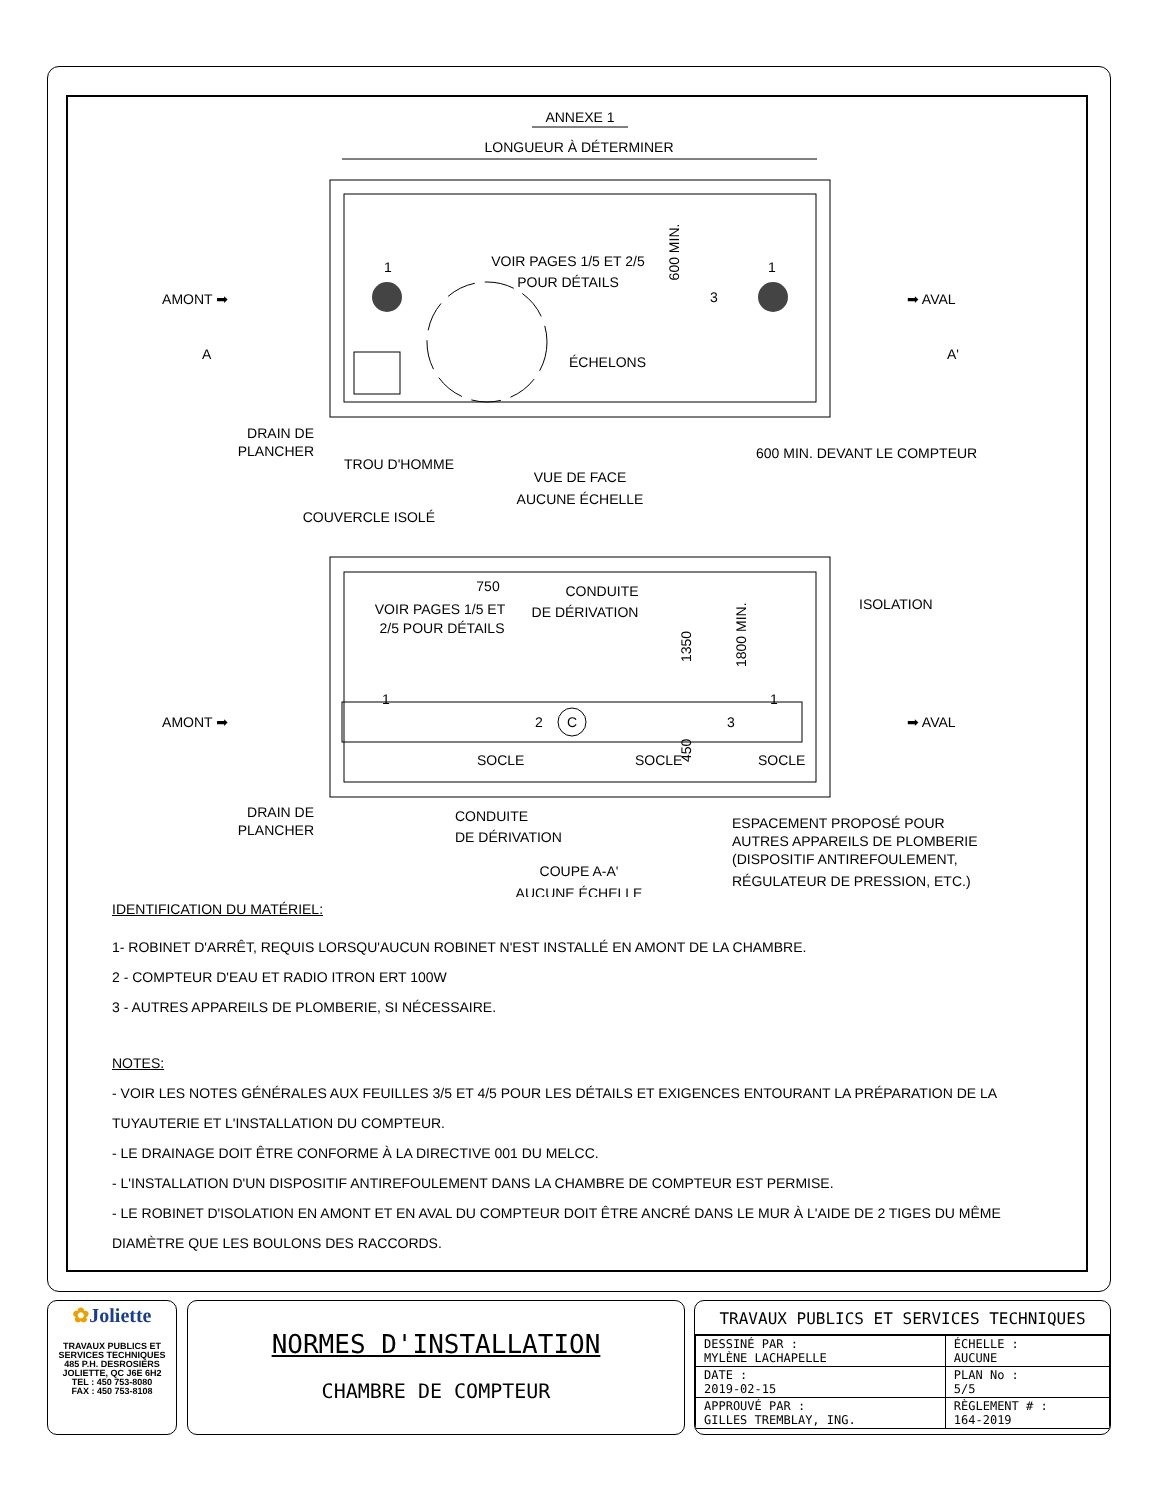ANNEXE 1
LONGUEUR À DÉTERMINER
600 MIN.
VOIR PAGES 1/5 ET 2/5
POUR DÉTAILS
AMONT ➡
➡ AVAL
3
1
1
A
A'
ÉCHELONS
DRAIN DE
PLANCHER
TROU D'HOMME
600 MIN. DEVANT LE COMPTEUR
VUE DE FACE
AUCUNE ÉCHELLE
COUVERCLE ISOLÉ
750
CONDUITE
DE DÉRIVATION
VOIR PAGES 1/5 ET
2/5 POUR DÉTAILS
ISOLATION
1350
1800 MIN.
AMONT ➡
➡ AVAL
1
1
2
C
3
450
SOCLE
SOCLE
SOCLE
DRAIN DE
PLANCHER
CONDUITE
DE DÉRIVATION
ESPACEMENT PROPOSÉ POUR
AUTRES APPAREILS DE PLOMBERIE
(DISPOSITIF ANTIREFOULEMENT,
RÉGULATEUR DE PRESSION, ETC.)
COUPE A-A'
AUCUNE ÉCHELLE
IDENTIFICATION DU MATÉRIEL:
1- ROBINET D'ARRÊT, REQUIS LORSQU'AUCUN ROBINET N'EST INSTALLÉ EN AMONT DE LA CHAMBRE.
2 - COMPTEUR D'EAU ET RADIO ITRON ERT 100W
3 - AUTRES APPAREILS DE PLOMBERIE, SI NÉCESSAIRE.
NOTES:
- VOIR LES NOTES GÉNÉRALES AUX FEUILLES 3/5 ET 4/5 POUR LES DÉTAILS ET EXIGENCES ENTOURANT LA PRÉPARATION DE LA
TUYAUTERIE ET L'INSTALLATION DU COMPTEUR.
- LE DRAINAGE DOIT ÊTRE CONFORME À LA DIRECTIVE 001 DU MELCC.
- L'INSTALLATION D'UN DISPOSITIF ANTIREFOULEMENT DANS LA CHAMBRE DE COMPTEUR EST PERMISE.
- LE ROBINET D'ISOLATION EN AMONT ET EN AVAL DU COMPTEUR DOIT ÊTRE ANCRÉ DANS LE MUR À L'AIDE DE 2 TIGES DU MÊME
DIAMÈTRE QUE LES BOULONS DES RACCORDS.
✿Joliette
TRAVAUX PUBLICS ET
SERVICES TECHNIQUES
485 P.H. DESROSIERS
JOLIETTE, QC J6E 6H2
TEL : 450 753-8080
FAX : 450 753-8108
NORMES D'INSTALLATION
CHAMBRE DE COMPTEUR
TRAVAUX PUBLICS ET SERVICES TECHNIQUES
| DESSINÉ PAR : MYLÈNE LACHAPELLE | ÉCHELLE : AUCUNE |
| DATE : 2019-02-15 | PLAN No : 5/5 |
| APPROUVÉ PAR : GILLES TREMBLAY, ING. | RÈGLEMENT # : 164-2019 |